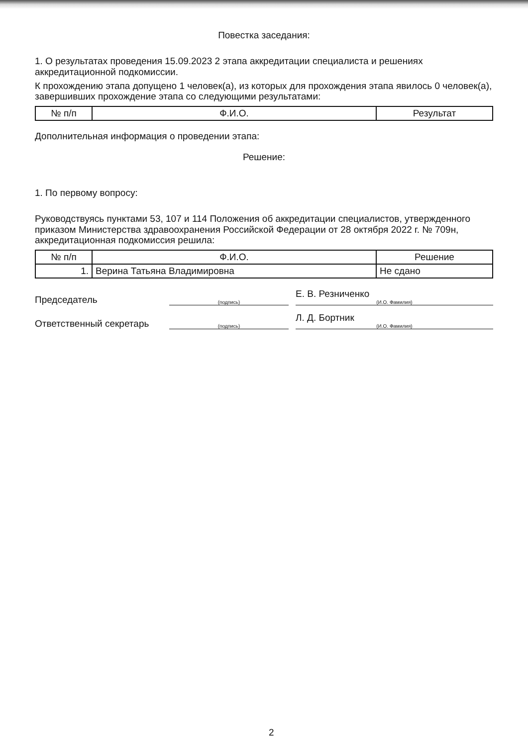Повестка заседания:
1. О результатах проведения 15.09.2023 2 этапа аккредитации специалиста и решениях аккредитационной подкомиссии.
К прохождению этапа допущено 1 человек(а), из которых для прохождения этапа явилось 0 человек(а), завершивших прохождение этапа со следующими результатами:
| № п/п | Ф.И.О. | Результат |
| --- | --- | --- |
Дополнительная информация о проведении этапа:
Решение:
1. По первому вопросу:
Руководствуясь пунктами 53, 107 и 114 Положения об аккредитации специалистов, утвержденного приказом Министерства здравоохранения Российской Федерации от 28 октября 2022 г. № 709н, аккредитационная подкомиссия решила:
| № п/п | Ф.И.О. | Решение |
| --- | --- | --- |
| 1. | Верина Татьяна Владимировна | Не сдано |
Председатель
(подпись)
Е. В. Резниченко
(И.О. Фамилия)
Ответственный секретарь
(подпись)
Л. Д. Бортник
(И.О. Фамилия)
2